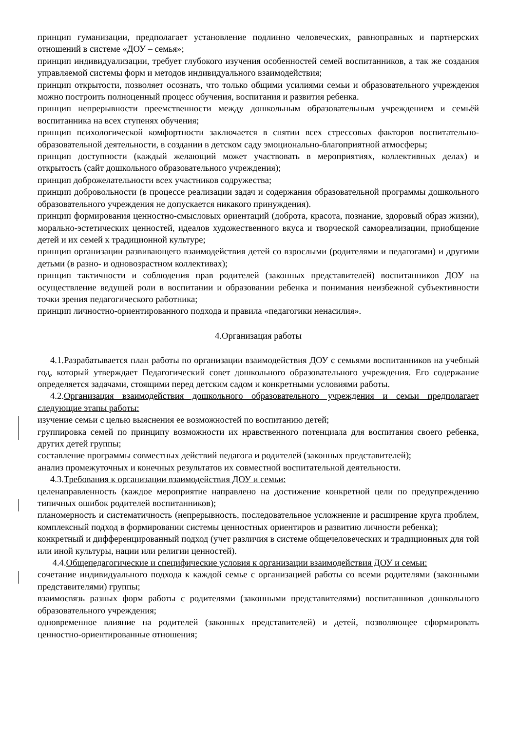принцип гуманизации, предполагает установление подлинно человеческих, равноправных и партнерских отношений в системе «ДОУ – семья»;
принцип индивидуализации, требует глубокого изучения особенностей семей воспитанников, а так же создания управляемой системы форм и методов индивидуального взаимодействия;
принцип открытости, позволяет осознать, что только общими усилиями семьи и образовательного учреждения можно построить полноценный процесс обучения, воспитания и развития ребенка.
принцип непрерывности преемственности между дошкольным образовательным учреждением и семьёй воспитанника на всех ступенях обучения;
принцип психологической комфортности заключается в снятии всех стрессовых факторов воспитательно-образовательной деятельности, в создании в детском саду эмоционально-благоприятной атмосферы;
принцип доступности (каждый желающий может участвовать в мероприятиях, коллективных делах) и открытость (сайт дошкольного образовательного учреждения);
принцип доброжелательности всех участников содружества;
принцип добровольности (в процессе реализации задач и содержания образовательной программы дошкольного образовательного учреждения не допускается никакого принуждения).
принцип формирования ценностно-смысловых ориентаций (доброта, красота, познание, здоровый образ жизни), морально-эстетических ценностей, идеалов художественного вкуса и творческой самореализации, приобщение детей и их семей к традиционной культуре;
принцип организации развивающего взаимодействия детей со взрослыми (родителями и педагогами) и другими детьми (в разно- и одновозрастном коллективах);
принцип тактичности и соблюдения прав родителей (законных представителей) воспитанников ДОУ на осуществление ведущей роли в воспитании и образовании ребенка и понимания неизбежной субъективности точки зрения педагогического работника;
принцип личностно-ориентированного подхода и правила «педагогики ненасилия».
4.Организация работы
4.1.Разрабатывается план работы по организации взаимодействия ДОУ с семьями воспитанников на учебный год, который утверждает Педагогический совет дошкольного образовательного учреждения. Его содержание определяется задачами, стоящими перед детским садом и конкретными условиями работы.
4.2.Организация взаимодействия дошкольного образовательного учреждения и семьи предполагает следующие этапы работы:
изучение семьи с целью выяснения ее возможностей по воспитанию детей;
группировка семей по принципу возможности их нравственного потенциала для воспитания своего ребенка, других детей группы;
составление программы совместных действий педагога и родителей (законных представителей);
анализ промежуточных и конечных результатов их совместной воспитательной деятельности.
4.3.Требования к организации взаимодействия ДОУ и семьи:
целенаправленность (каждое мероприятие направлено на достижение конкретной цели по предупреждению типичных ошибок родителей воспитанников);
планомерность и систематичность (непрерывность, последовательное усложнение и расширение круга проблем, комплексный подход в формировании системы ценностных ориентиров и развитию личности ребенка);
конкретный и дифференцированный подход (учет различия в системе общечеловеческих и традиционных для той или иной культуры, нации или религии ценностей).
4.4.Общепедагогические и специфические условия к организации взаимодействия ДОУ и семьи:
сочетание индивидуального подхода к каждой семье с организацией работы со всеми родителями (законными представителями) группы;
взаимосвязь разных форм работы с родителями (законными представителями) воспитанников дошкольного образовательного учреждения;
одновременное влияние на родителей (законных представителей) и детей, позволяющее сформировать ценностно-ориентированные отношения;